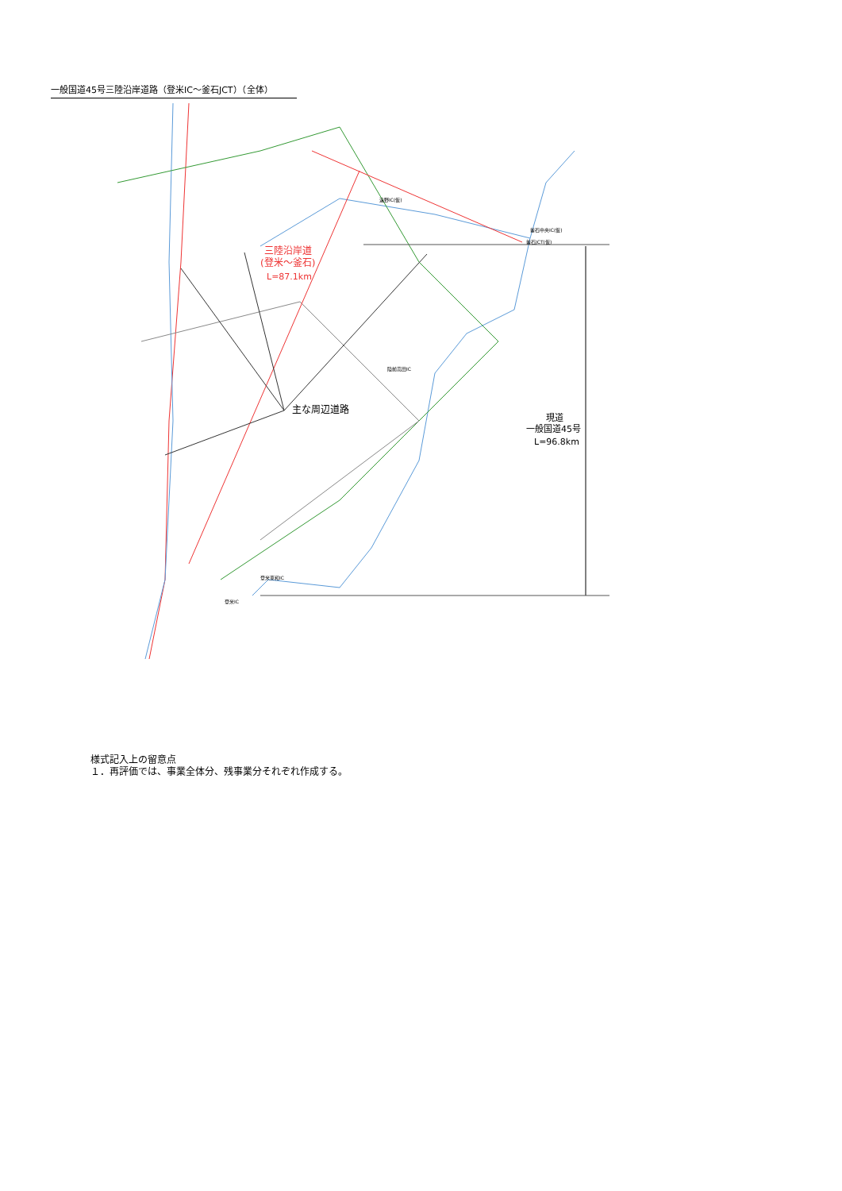一般国道45号三陸沿岸道路（登米IC～釜石JCT）（全体）
三陸沿岸道
(登米～釜石)
L=87.1km
主な周辺道路
現道
一般国道45号
L=96.8km
遠野IC(仮)
釜石中央IC(仮)
釜石JCT(仮)
陸前高田IC
登米東和IC
登米IC
様式記入上の留意点
１．再評価では、事業全体分、残事業分それぞれ作成する。